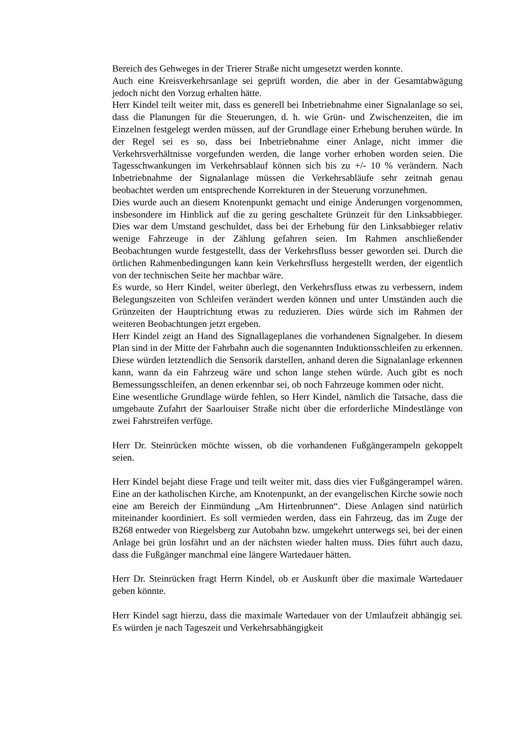Bereich des Gehweges in der Trierer Straße nicht umgesetzt werden konnte.
Auch eine Kreisverkehrsanlage sei geprüft worden, die aber in der Gesamtabwägung jedoch nicht den Vorzug erhalten hätte.
Herr Kindel teilt weiter mit, dass es generell bei Inbetriebnahme einer Signalanlage so sei, dass die Planungen für die Steuerungen, d. h. wie Grün- und Zwischenzeiten, die im Einzelnen festgelegt werden müssen, auf der Grundlage einer Erhebung beruhen würde. In der Regel sei es so, dass bei Inbetriebnahme einer Anlage, nicht immer die Verkehrsverhältnisse vorgefunden werden, die lange vorher erhoben worden seien. Die Tagesschwankungen im Verkehrsablauf können sich bis zu +/- 10 % verändern. Nach Inbetriebnahme der Signalanlage müssen die Verkehrsabläufe sehr zeitnah genau beobachtet werden um entsprechende Korrekturen in der Steuerung vorzunehmen.
Dies wurde auch an diesem Knotenpunkt gemacht und einige Änderungen vorgenommen, insbesondere im Hinblick auf die zu gering geschaltete Grünzeit für den Linksabbieger. Dies war dem Umstand geschuldet, dass bei der Erhebung für den Linksabbieger relativ wenige Fahrzeuge in der Zählung gefahren seien. Im Rahmen anschließender Beobachtungen wurde festgestellt, dass der Verkehrsfluss besser geworden sei. Durch die örtlichen Rahmenbedingungen kann kein Verkehrsfluss hergestellt werden, der eigentlich von der technischen Seite her machbar wäre.
Es wurde, so Herr Kindel, weiter überlegt, den Verkehrsfluss etwas zu verbessern, indem Belegungszeiten von Schleifen verändert werden können und unter Umständen auch die Grünzeiten der Hauptrichtung etwas zu reduzieren. Dies würde sich im Rahmen der weiteren Beobachtungen jetzt ergeben.
Herr Kindel zeigt an Hand des Signallageplanes die vorhandenen Signalgeber. In diesem Plan sind in der Mitte der Fahrbahn auch die sogenannten Induktionsschleifen zu erkennen. Diese würden letztendlich die Sensorik darstellen, anhand deren die Signalanlage erkennen kann, wann da ein Fahrzeug wäre und schon lange stehen würde. Auch gibt es noch Bemessungsschleifen, an denen erkennbar sei, ob noch Fahrzeuge kommen oder nicht.
Eine wesentliche Grundlage würde fehlen, so Herr Kindel, nämlich die Tatsache, dass die umgebaute Zufahrt der Saarlouiser Straße nicht über die erforderliche Mindestlänge von zwei Fahrstreifen verfüge.
Herr Dr. Steinrücken möchte wissen, ob die vorhandenen Fußgängerampeln gekoppelt seien.
Herr Kindel bejaht diese Frage und teilt weiter mit, dass dies vier Fußgängerampel wären. Eine an der katholischen Kirche, am Knotenpunkt, an der evangelischen Kirche sowie noch eine am Bereich der Einmündung „Am Hirtenbrunnen“. Diese Anlagen sind natürlich miteinander koordiniert. Es soll vermieden werden, dass ein Fahrzeug, das im Zuge der B268 entweder von Riegelsberg zur Autobahn bzw. umgekehrt unterwegs sei, bei der einen Anlage bei grün losfährt und an der nächsten wieder halten muss. Dies führt auch dazu, dass die Fußgänger manchmal eine längere Wartedauer hätten.
Herr Dr. Steinrücken fragt Herrn Kindel, ob er Auskunft über die maximale Wartedauer geben könnte.
Herr Kindel sagt hierzu, dass die maximale Wartedauer von der Umlaufzeit abhängig sei. Es würden je nach Tageszeit und Verkehrsabhängigkeit